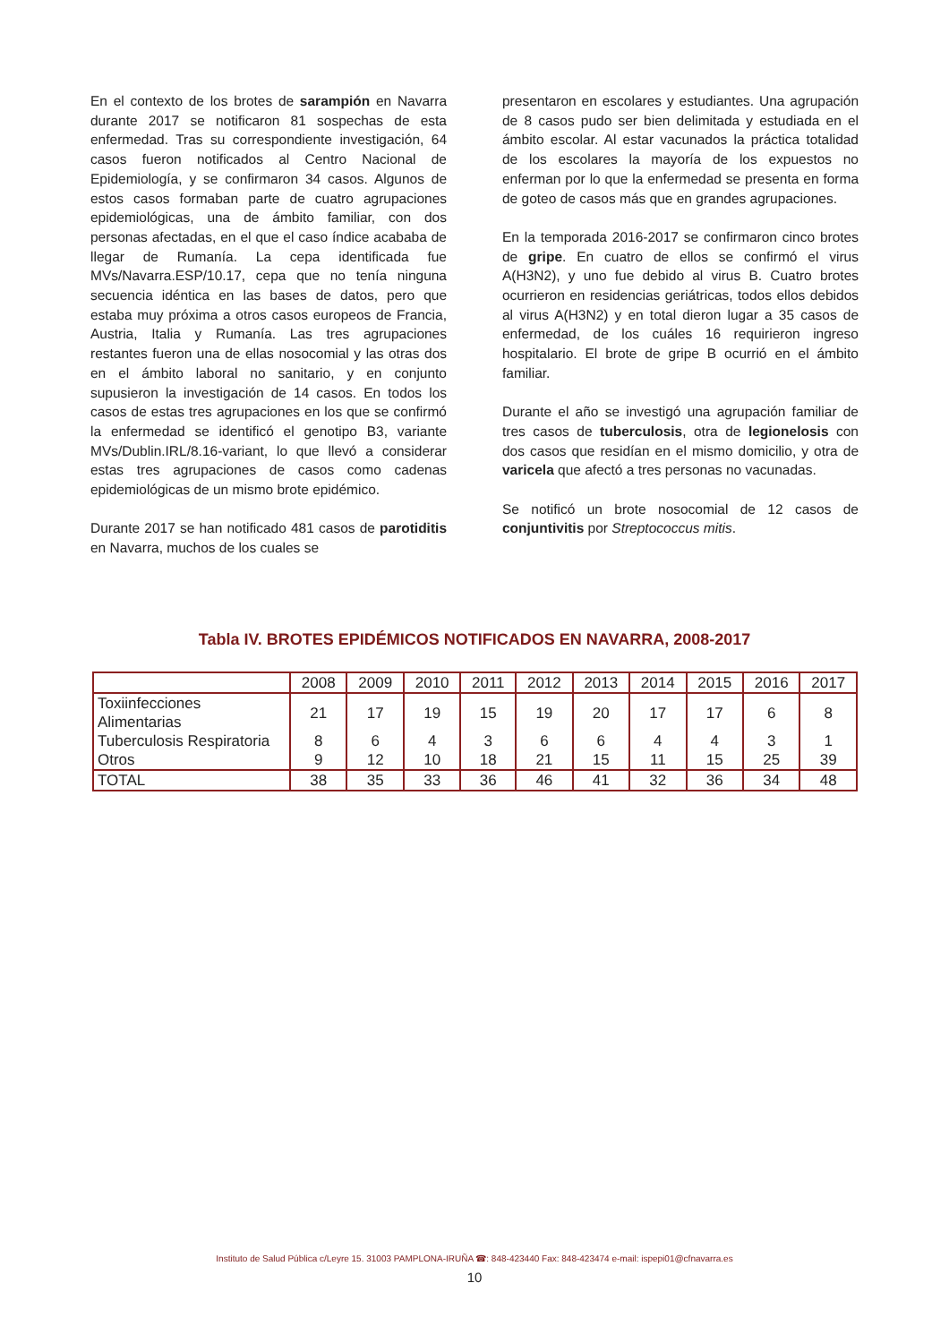En el contexto de los brotes de sarampión en Navarra durante 2017 se notificaron 81 sospechas de esta enfermedad. Tras su correspondiente investigación, 64 casos fueron notificados al Centro Nacional de Epidemiología, y se confirmaron 34 casos. Algunos de estos casos formaban parte de cuatro agrupaciones epidemiológicas, una de ámbito familiar, con dos personas afectadas, en el que el caso índice acababa de llegar de Rumanía. La cepa identificada fue MVs/Navarra.ESP/10.17, cepa que no tenía ninguna secuencia idéntica en las bases de datos, pero que estaba muy próxima a otros casos europeos de Francia, Austria, Italia y Rumanía. Las tres agrupaciones restantes fueron una de ellas nosocomial y las otras dos en el ámbito laboral no sanitario, y en conjunto supusieron la investigación de 14 casos. En todos los casos de estas tres agrupaciones en los que se confirmó la enfermedad se identificó el genotipo B3, variante MVs/Dublin.IRL/8.16-variant, lo que llevó a considerar estas tres agrupaciones de casos como cadenas epidemiológicas de un mismo brote epidémico.
Durante 2017 se han notificado 481 casos de parotiditis en Navarra, muchos de los cuales se
presentaron en escolares y estudiantes. Una agrupación de 8 casos pudo ser bien delimitada y estudiada en el ámbito escolar. Al estar vacunados la práctica totalidad de los escolares la mayoría de los expuestos no enferman por lo que la enfermedad se presenta en forma de goteo de casos más que en grandes agrupaciones.
En la temporada 2016-2017 se confirmaron cinco brotes de gripe. En cuatro de ellos se confirmó el virus A(H3N2), y uno fue debido al virus B. Cuatro brotes ocurrieron en residencias geriátricas, todos ellos debidos al virus A(H3N2) y en total dieron lugar a 35 casos de enfermedad, de los cuáles 16 requirieron ingreso hospitalario. El brote de gripe B ocurrió en el ámbito familiar.
Durante el año se investigó una agrupación familiar de tres casos de tuberculosis, otra de legionelosis con dos casos que residían en el mismo domicilio, y otra de varicela que afectó a tres personas no vacunadas.
Se notificó un brote nosocomial de 12 casos de conjuntivitis por Streptococcus mitis.
Tabla IV. BROTES EPIDÉMICOS NOTIFICADOS EN NAVARRA, 2008-2017
| | 2008 | 2009 | 2010 | 2011 | 2012 | 2013 | 2014 | 2015 | 2016 | 2017 |
| --- | --- | --- | --- | --- | --- | --- | --- | --- | --- | --- |
| Toxiinfecciones Alimentarias | 21 | 17 | 19 | 15 | 19 | 20 | 17 | 17 | 6 | 8 |
| Tuberculosis Respiratoria | 8 | 6 | 4 | 3 | 6 | 6 | 4 | 4 | 3 | 1 |
| Otros | 9 | 12 | 10 | 18 | 21 | 15 | 11 | 15 | 25 | 39 |
| TOTAL | 38 | 35 | 33 | 36 | 46 | 41 | 32 | 36 | 34 | 48 |
Instituto de Salud Pública c/Leyre 15. 31003 PAMPLONA-IRUÑA ☎: 848-423440 Fax: 848-423474 e-mail: ispepi01@cfnavarra.es
10